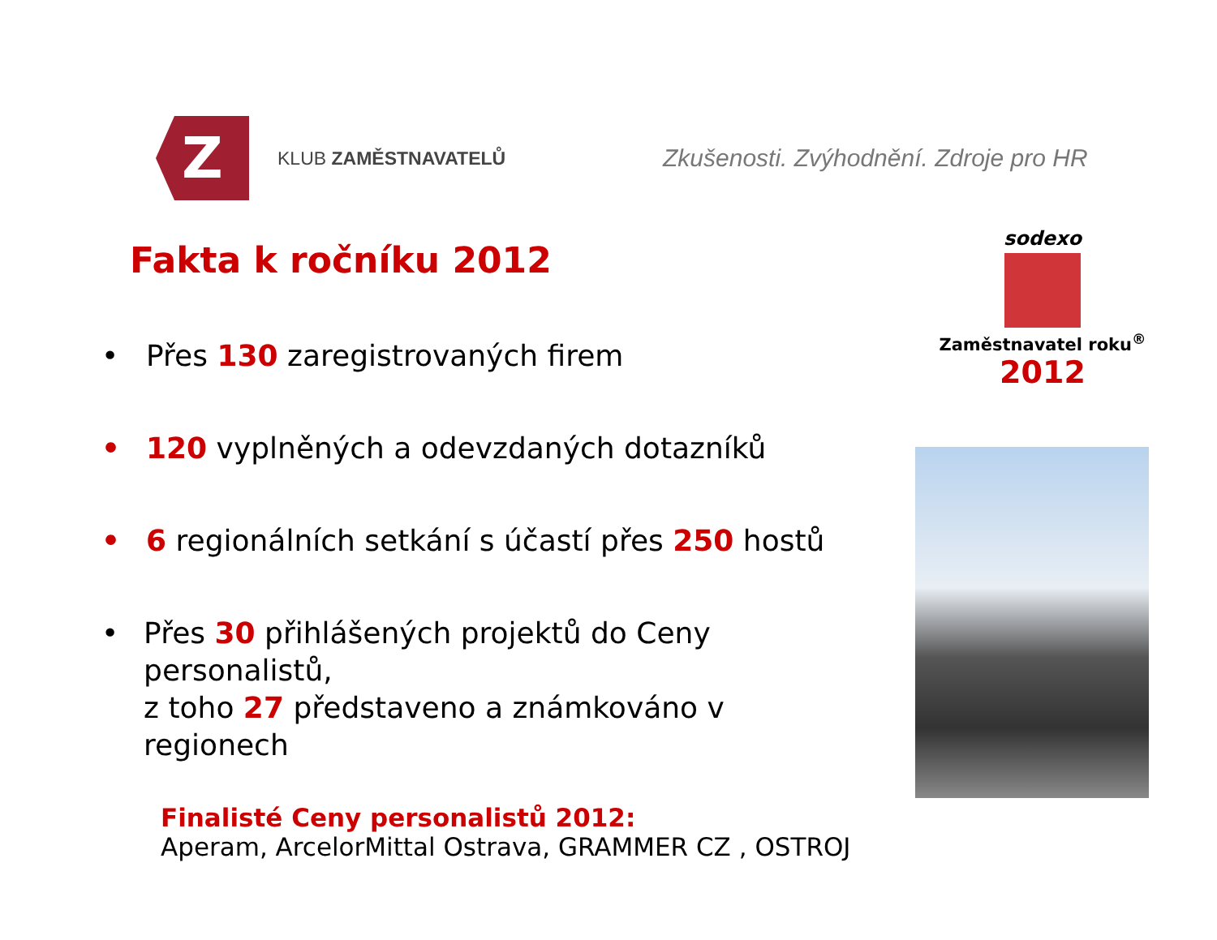Z
KLUB ZAMĚSTNAVATELŮ
Zkušenosti. Zvýhodnění. Zdroje pro HR
Fakta k ročníku 2012
• Přes 130 zaregistrovaných firem
• 120 vyplněných a odevzdaných dotazníků
• 6 regionálních setkání s účastí přes 250 hostů
• Přes 30 přihlášených projektů do Ceny personalistů,
z toho 27 představeno a známkováno v regionech
Finalisté Ceny personalistů 2012:
Aperam, ArcelorMittal Ostrava, GRAMMER CZ , OSTROJ
sodexo
Zaměstnavatel roku<sup>®</sup>
2012